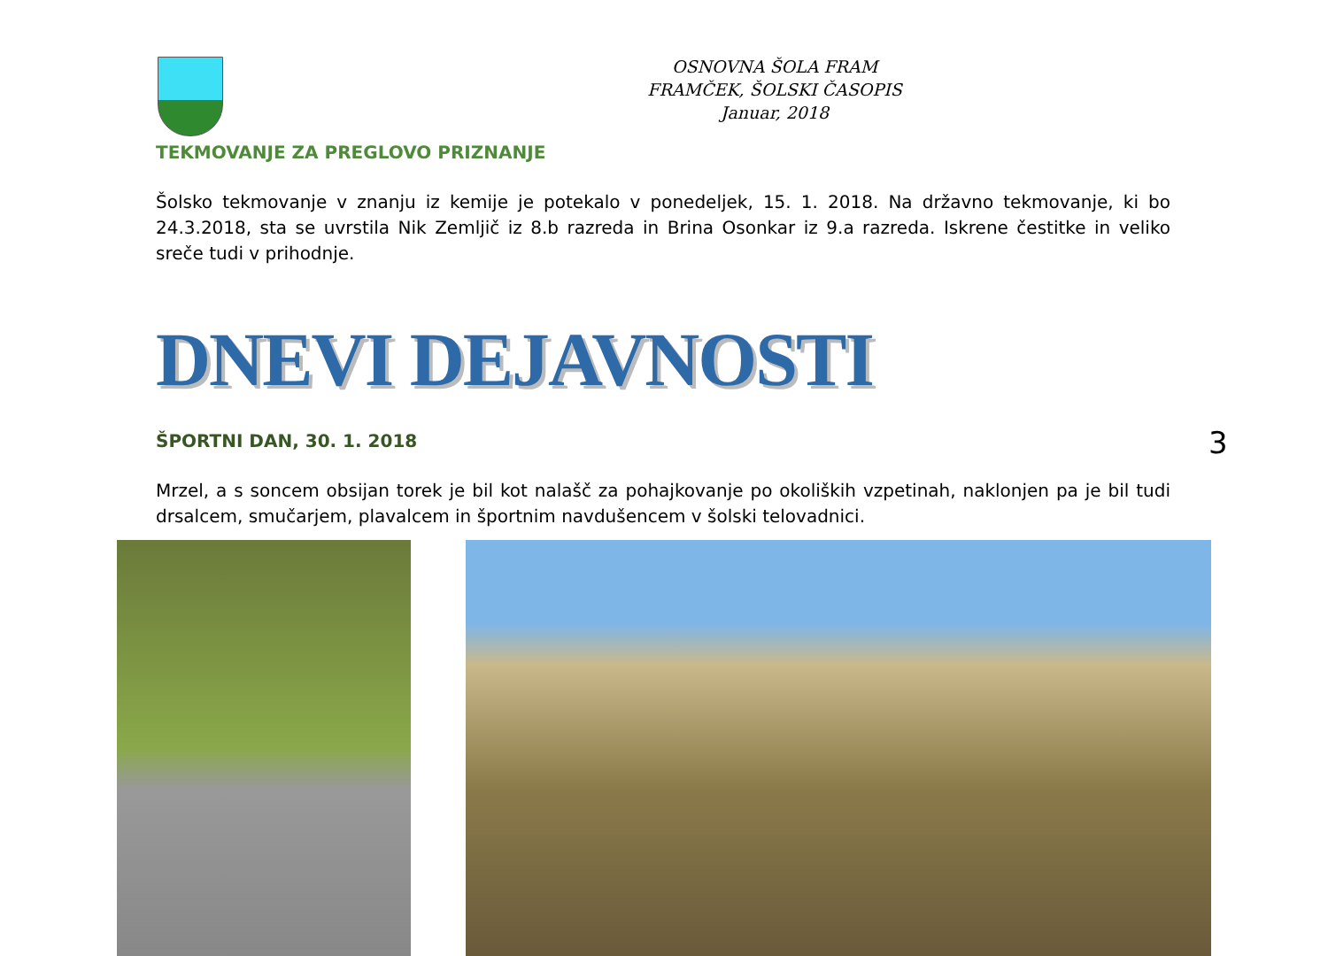OSNOVNA ŠOLA FRAM
FRAMČEK, ŠOLSKI ČASOPIS
Januar, 2018
TEKMOVANJE ZA PREGLOVO PRIZNANJE
Šolsko tekmovanje v znanju iz kemije je potekalo v ponedeljek, 15. 1. 2018. Na državno tekmovanje, ki bo 24.3.2018, sta se uvrstila Nik Zemljič iz 8.b razreda in Brina Osonkar iz 9.a razreda. Iskrene čestitke in veliko sreče tudi v prihodnje.
DNEVI DEJAVNOSTI
ŠPORTNI DAN, 30. 1. 2018
Mrzel, a s soncem obsijan torek je bil kot nalašč za pohajkovanje po okoliških vzpetinah, naklonjen pa je bil tudi drsalcem, smučarjem, plavalcem in športnim navdušencem v šolski telovadnici.
3